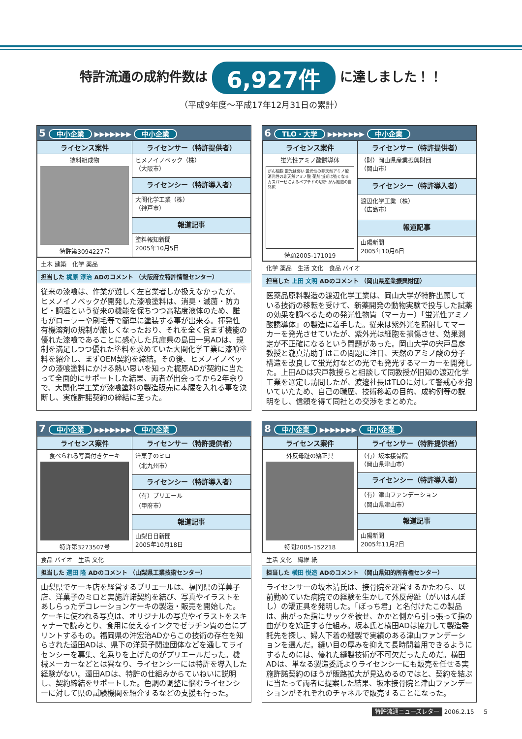特許流通の成約件数は 6,927件 に達しました！！
（平成9年度～平成17年12月31日の累計）
5 中小企業 ▶▶▶▶▶▶▶ 中小企業
| ライセンス案件 | ライセンサー（特許提供者） |
| --- | --- |
| 塗料組成物 特許第3094227号 | ヒメノイノベック（株） （大阪市） |
| | ライセンシー（特許導入者） |
| | 大関化学工業（株） （神戸市） |
| | 報道記事 |
| | 塗料報知新聞 2005年10月5日 |
土木 建築　化学 薬品
担当した 梶原 淳治 ADのコメント （大阪府立特許情報センター）
従来の漆喰は、作業が難しく左官業者しか扱えなかったが、ヒメノイノベックが開発した漆喰塗料は、消臭・滅菌・防カビ・調湿という従来の機能を保ちつつ高粘度液体のため、誰もがローラーや刷毛等で簡単に塗装する事が出来る。揮発性有機溶剤の規制が厳しくなったおり、それを全く含まず機能の優れた漆喰であることに感心した兵庫県の島田一男ADは、規制を満足しつつ優れた塗料を求めていた大関化学工業に漆喰塗料を紹介し、まずOEM契約を締結。その後、ヒメノイノベックの漆喰塗料にかける熱い思いを知った梶原ADが契約に当たって全面的にサポートした結果、両者が出会ってから2年余りで、大関化学工業が漆喰塗料の製造販売に本腰を入れる事を決断し、実施許諾契約の締結に至った。
6 TLO・大学 ▶▶▶▶▶▶▶ 中小企業
| ライセンス案件 | ライセンサー（特許提供者） |
| --- | --- |
| 蛍光性アミノ酸誘導体 がん細胞 蛍光は弱い 蛍光性の非天然アミノ酸 消光性の非天然アミノ酸 薬剤 蛍光は強くなる カスパーゼによるペプチドの切断 がん細胞の自発死 特願2005-171019 | （財）岡山県産業振興財団 （岡山市） |
| | ライセンシー（特許導入者） |
| | 渡辺化学工業（株） （広島市） |
| | 報道記事 |
| | 山陽新聞 2005年10月6日 |
化学 薬品　生活 文化　食品 バイオ
担当した 上田 文明 ADのコメント （岡山県産業振興財団）
医薬品原料製造の渡辺化学工業は、岡山大学が特許出願している技術の移転を受けて、新薬開発の動物実験で投与した試薬の効果を調べるための発光性物質（マーカー）「蛍光性アミノ酸誘導体」の製造に着手した。従来は紫外光を照射してマーカーを発光させていたが、紫外光は細胞を損傷させ、効果測定が不正確になるという問題があった。岡山大学の宍戸昌彦教授と瀧真清助手はこの問題に注目、天然のアミノ酸の分子構造を改良して蛍光灯などの光でも発光するマーカーを開発した。上田ADは宍戸教授らと相談して同教授が旧知の渡辺化学工業を選定し訪問したが、渡邉社長はTLOに対して警戒心を抱いていたため、自己の職歴、技術移転の目的、成約例等の説明をし、信頼を得て同社との交渉をまとめた。
7 中小企業 ▶▶▶▶▶▶▶ 中小企業
| ライセンス案件 | ライセンサー（特許提供者） |
| --- | --- |
| 食べられる写真付きケーキ 特許第3273507号 | 洋菓子のミロ （北九州市） |
| | ライセンシー（特許導入者） |
| | （有）プリエール （甲府市） |
| | 報道記事 |
| | 山梨日日新聞 2005年10月18日 |
食品 バイオ　生活 文化
担当した 還田 隆 ADのコメント （山梨県工業技術センター）
山梨県でケーキ店を経営するプリエールは、福岡県の洋菓子店、洋菓子のミロと実施許諾契約を結び、写真やイラストをあしらったデコレーションケーキの製造・販売を開始した。ケーキに使われる写真は、オリジナルの写真やイラストをスキャナーで読みとり、食用に使えるインクでゼラチン質の台にプリントするもの。福岡県の沖宏治ADからこの技術の存在を知らされた還田ADは、県下の洋菓子関連団体などを通してライセンシーを募集、名乗りを上げたのがプリエールだった。機械メーカーなどとは異なり、ライセンシーには特許を導入した経験がない。還田ADは、特許の仕組みからていねいに説明し、契約締結をサポートした。色調の調整に悩むライセンシーに対して県の試験機関を紹介するなどの支援も行った。
8 中小企業 ▶▶▶▶▶▶▶ 中小企業
| ライセンス案件 | ライセンサー（特許提供者） |
| --- | --- |
| 外反母趾の矯正具 特開2005-152218 | （有）坂本接骨院 （岡山県津山市） |
| | ライセンシー（特許導入者） |
| | （有）津山ファンデーション （岡山県津山市） |
| | 報道記事 |
| | 山陽新聞 2005年11月2日 |
生活 文化　繊維 紙
担当した 横田 悦造 ADのコメント （岡山県知的所有権センター）
ライセンサーの坂本清氏は、接骨院を運営するかたわら、以前勤めていた病院での経験を生かして外反母趾（がいはんぼし）の矯正具を発明した。「ぼっち君」と名付けたこの製品は、曲がった指にサックを被せ、かかと側から引っ張って指の曲がりを矯正する仕組み。坂本氏と横田ADは協力して製造委託先を探し、婦人下着の縫製で実績のある津山ファンデーションを選んだ。縫い目の厚みを抑えて長時間着用できるようにするためには、優れた縫製技術が不可欠だったためだ。横田ADは、単なる製造委託よりライセンシーにも販売を任せる実施許諾契約のほうが販路拡大が見込めるのではと、契約を結ぶに当たって両者に提案した結果、坂本接骨院と津山ファンデーションがそれぞれのチャネルで販売することになった。
特許流通ニューズレター 2006.2.15 　 5